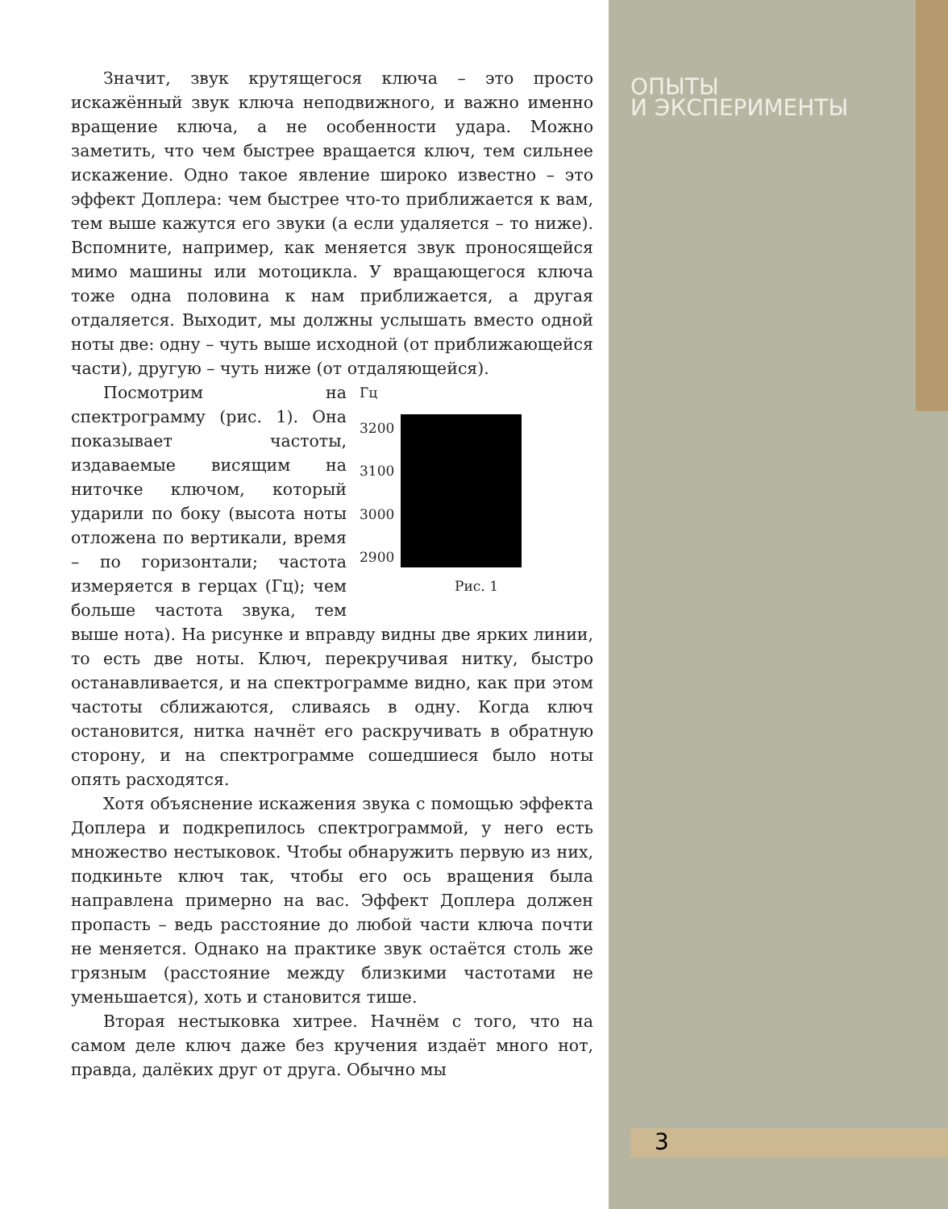ОПЫТЫ
И ЭКСПЕРИМЕНТЫ
Значит, звук крутящегося ключа – это просто искажённый звук ключа неподвижного, и важно именно вращение ключа, а не особенности удара. Можно заметить, что чем быстрее вращается ключ, тем сильнее искажение. Одно такое явление широко известно – это эффект Доплера: чем быстрее что-то приближается к вам, тем выше кажутся его звуки (а если удаляется – то ниже). Вспомните, например, как меняется звук проносящейся мимо машины или мотоцикла. У вращающегося ключа тоже одна половина к нам приближается, а другая отдаляется. Выходит, мы должны услышать вместо одной ноты две: одну – чуть выше исходной (от приближающейся части), другую – чуть ниже (от отдаляющейся).
Гц
3200
3100
3000
2900
Рис. 1
Посмотрим на спектрограмму (рис. 1). Она показывает частоты, издаваемые висящим на ниточке ключом, который ударили по боку (высота ноты отложена по вертикали, время – по горизонтали; частота измеряется в герцах (Гц); чем больше частота звука, тем выше нота). На рисунке и вправду видны две ярких линии, то есть две ноты. Ключ, перекручивая нитку, быстро останавливается, и на спектрограмме видно, как при этом частоты сближаются, сливаясь в одну. Когда ключ остановится, нитка начнёт его раскручивать в обратную сторону, и на спектрограмме сошедшиеся было ноты опять расходятся.
Хотя объяснение искажения звука с помощью эффекта Доплера и подкрепилось спектрограммой, у него есть множество нестыковок. Чтобы обнаружить первую из них, подкиньте ключ так, чтобы его ось вращения была направлена примерно на вас. Эффект Доплера должен пропасть – ведь расстояние до любой части ключа почти не меняется. Однако на практике звук остаётся столь же грязным (расстояние между близкими частотами не уменьшается), хоть и становится тише.
Вторая нестыковка хитрее. Начнём с того, что на самом деле ключ даже без кручения издаёт много нот, правда, далёких друг от друга. Обычно мы
3